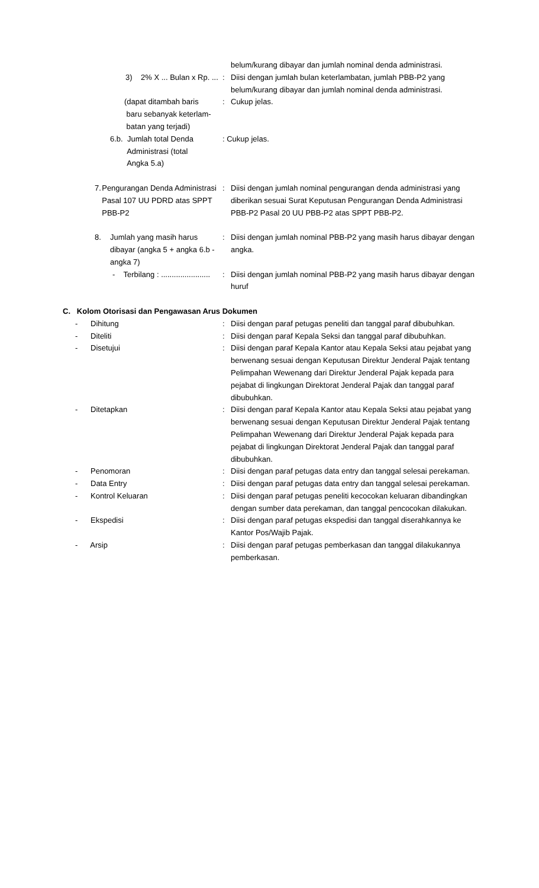belum/kurang dibayar dan jumlah nominal denda administrasi.
3) 2% X ... Bulan x Rp. ... : Diisi dengan jumlah bulan keterlambatan, jumlah PBB-P2 yang belum/kurang dibayar dan jumlah nominal denda administrasi.
(dapat ditambah baris
baru sebanyak keterlam-
batan yang terjadi)
: Cukup jelas.
6.b. Jumlah total Denda
Administrasi (total
Angka 5.a)
: Cukup jelas.
7. Pengurangan Denda Administrasi Pasal 107 UU PDRD atas SPPT PBB-P2
: Diisi dengan jumlah nominal pengurangan denda administrasi yang diberikan sesuai Surat Keputusan Pengurangan Denda Administrasi PBB-P2 Pasal 20 UU PBB-P2 atas SPPT PBB-P2.
8. Jumlah yang masih harus dibayar (angka 5 + angka 6.b - angka 7)
: Diisi dengan jumlah nominal PBB-P2 yang masih harus dibayar dengan angka.
- Terbilang : ....................... : Diisi dengan jumlah nominal PBB-P2 yang masih harus dibayar dengan huruf
C. Kolom Otorisasi dan Pengawasan Arus Dokumen
- Dihitung : Diisi dengan paraf petugas peneliti dan tanggal paraf dibubuhkan.
- Diteliti : Diisi dengan paraf Kepala Seksi dan tanggal paraf dibubuhkan.
- Disetujui : Diisi dengan paraf Kepala Kantor atau Kepala Seksi atau pejabat yang berwenang sesuai dengan Keputusan Direktur Jenderal Pajak tentang Pelimpahan Wewenang dari Direktur Jenderal Pajak kepada para pejabat di lingkungan Direktorat Jenderal Pajak dan tanggal paraf dibubuhkan.
- Ditetapkan : Diisi dengan paraf Kepala Kantor atau Kepala Seksi atau pejabat yang berwenang sesuai dengan Keputusan Direktur Jenderal Pajak tentang Pelimpahan Wewenang dari Direktur Jenderal Pajak kepada para pejabat di lingkungan Direktorat Jenderal Pajak dan tanggal paraf dibubuhkan.
- Penomoran : Diisi dengan paraf petugas data entry dan tanggal selesai perekaman.
- Data Entry : Diisi dengan paraf petugas data entry dan tanggal selesai perekaman.
- Kontrol Keluaran : Diisi dengan paraf petugas peneliti kecocokan keluaran dibandingkan dengan sumber data perekaman, dan tanggal pencocokan dilakukan.
- Ekspedisi : Diisi dengan paraf petugas ekspedisi dan tanggal diserahkannya ke Kantor Pos/Wajib Pajak.
- Arsip : Diisi dengan paraf petugas pemberkasan dan tanggal dilakukannya pemberkasan.